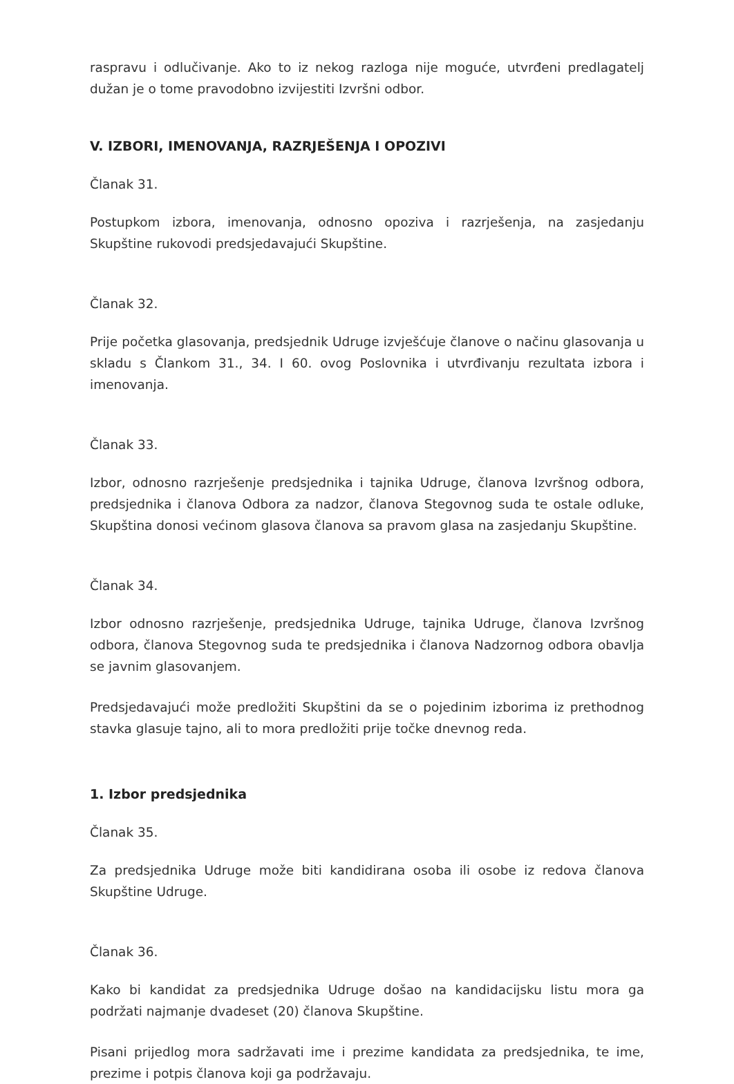raspravu i odlučivanje. Ako to iz nekog razloga nije moguće, utvrđeni predlagatelj dužan je o tome pravodobno izvijestiti Izvršni odbor.
V. IZBORI, IMENOVANJA, RAZRJEŠENJA I OPOZIVI
Članak 31.
Postupkom izbora, imenovanja, odnosno opoziva i razrješenja, na zasjedanju Skupštine rukovodi predsjedavajući Skupštine.
Članak 32.
Prije početka glasovanja, predsjednik Udruge izvješćuje članove o načinu glasovanja u skladu s Člankom 31., 34. I 60. ovog Poslovnika i utvrđivanju rezultata izbora i imenovanja.
Članak 33.
Izbor, odnosno razrješenje predsjednika i tajnika Udruge, članova Izvršnog odbora, predsjednika i članova Odbora za nadzor, članova Stegovnog suda te ostale odluke, Skupština donosi većinom glasova članova sa pravom glasa na zasjedanju Skupštine.
Članak 34.
Izbor odnosno razrješenje, predsjednika Udruge, tajnika Udruge, članova Izvršnog odbora, članova Stegovnog suda te predsjednika i članova Nadzornog odbora obavlja se javnim glasovanjem.
Predsjedavajući može predložiti Skupštini da se o pojedinim izborima iz prethodnog stavka glasuje tajno, ali to mora predložiti prije točke dnevnog reda.
1. Izbor predsjednika
Članak 35.
Za predsjednika Udruge može biti kandidirana osoba ili osobe iz redova članova Skupštine Udruge.
Članak 36.
Kako bi kandidat za predsjednika Udruge došao na kandidacijsku listu mora ga podržati najmanje dvadeset (20) članova Skupštine.
Pisani prijedlog mora sadržavati ime i prezime kandidata za predsjednika, te ime, prezime i potpis članova koji ga podržavaju.